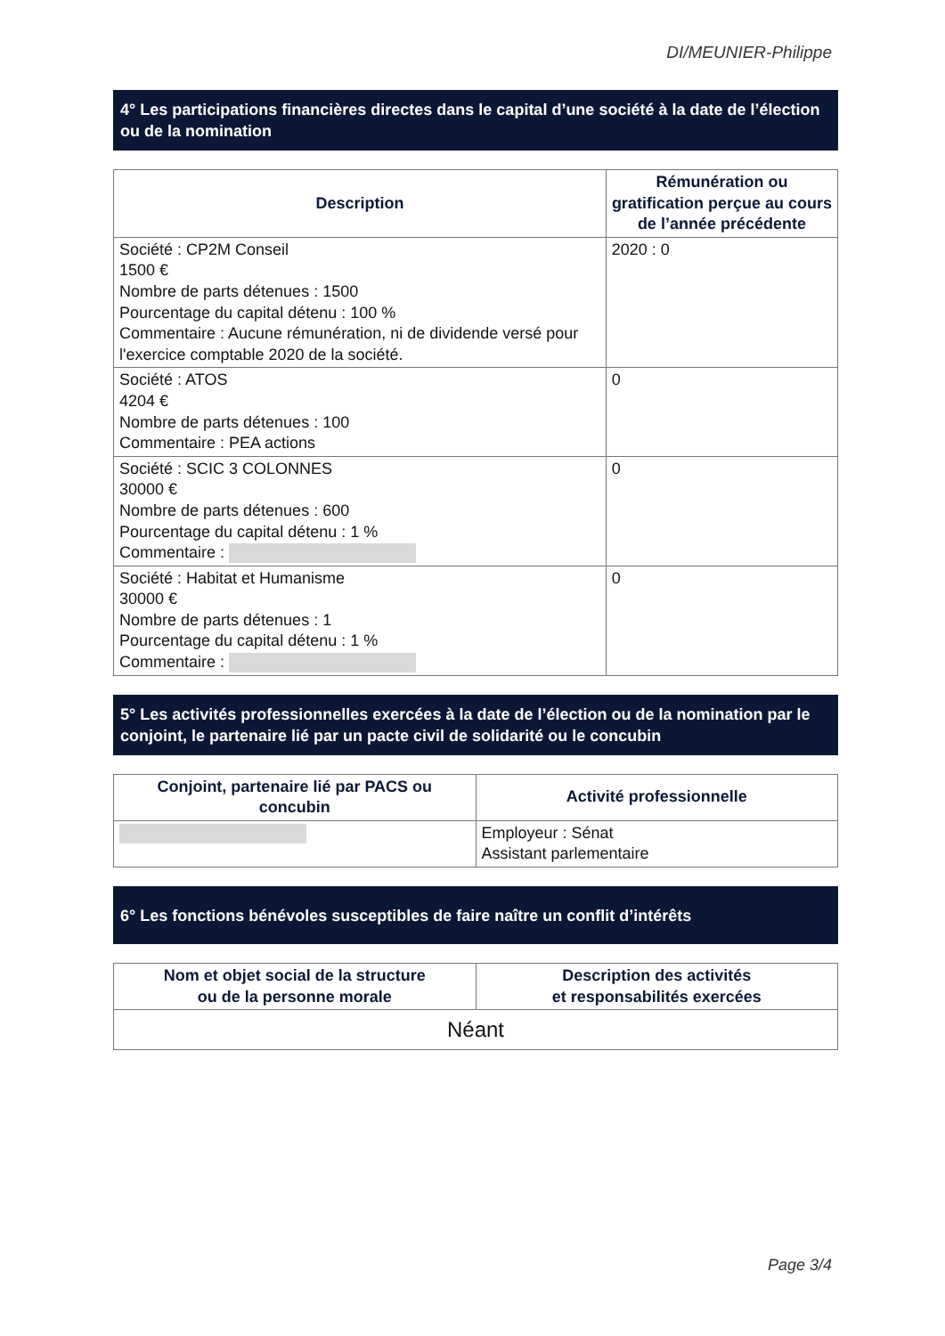DI/MEUNIER-Philippe
4° Les participations financières directes dans le capital d’une société à la date de l’élection ou de la nomination
| Description | Rémunération ou gratification perçue au cours de l’année précédente |
| --- | --- |
| Société : CP2M Conseil 1500 € Nombre de parts détenues : 1500 Pourcentage du capital détenu : 100 % Commentaire : Aucune rémunération, ni de dividende versé pour l'exercice comptable 2020 de la société. | 2020 : 0 |
| Société : ATOS 4204 € Nombre de parts détenues : 100 Commentaire : PEA actions | 0 |
| Société : SCIC 3 COLONNES 30000 € Nombre de parts détenues : 600 Pourcentage du capital détenu : 1 % Commentaire : | 0 |
| Société : Habitat et Humanisme 30000 € Nombre de parts détenues : 1 Pourcentage du capital détenu : 1 % Commentaire : | 0 |
5° Les activités professionnelles exercées à la date de l’élection ou de la nomination par le conjoint, le partenaire lié par un pacte civil de solidarité ou le concubin
| Conjoint, partenaire lié par PACS ou concubin | Activité professionnelle |
| --- | --- |
| | Employeur : Sénat Assistant parlementaire |
6° Les fonctions bénévoles susceptibles de faire naître un conflit d’intérêts
| Nom et objet social de la structure ou de la personne morale | Description des activités et responsabilités exercées |
| --- | --- |
| Néant | |
Page 3/4